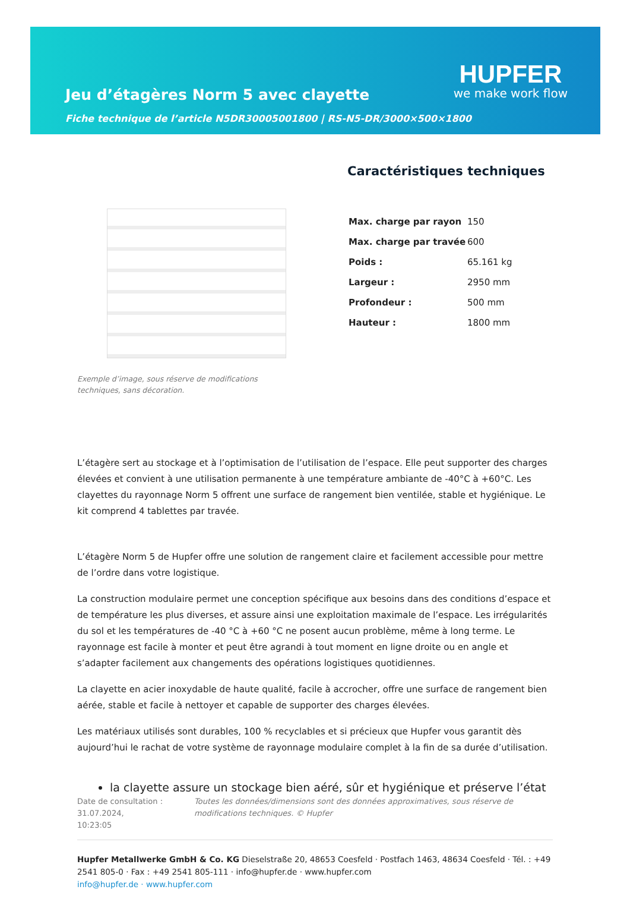Jeu d’étagères Norm 5 avec clayette
Fiche technique de l’article N5DR30005001800 | RS-N5-DR/3000×500×1800
HUPFER
we make work flow
Exemple d’image, sous réserve de modifications techniques, sans décoration.
Caractéristiques techniques
| Max. charge par rayon | 150 |
| Max. charge par travée | 600 |
| Poids : | 65.161 kg |
| Largeur : | 2950 mm |
| Profondeur : | 500 mm |
| Hauteur : | 1800 mm |
L’étagère sert au stockage et à l’optimisation de l’utilisation de l’espace. Elle peut supporter des charges élevées et convient à une utilisation permanente à une température ambiante de -40°C à +60°C. Les clayettes du rayonnage Norm 5 offrent une surface de rangement bien ventilée, stable et hygiénique. Le kit comprend 4 tablettes par travée.
L’étagère Norm 5 de Hupfer offre une solution de rangement claire et facilement accessible pour mettre de l’ordre dans votre logistique.
La construction modulaire permet une conception spécifique aux besoins dans des conditions d’espace et de température les plus diverses, et assure ainsi une exploitation maximale de l’espace. Les irrégularités du sol et les températures de -40 °C à +60 °C ne posent aucun problème, même à long terme. Le rayonnage est facile à monter et peut être agrandi à tout moment en ligne droite ou en angle et s’adapter facilement aux changements des opérations logistiques quotidiennes.
La clayette en acier inoxydable de haute qualité, facile à accrocher, offre une surface de rangement bien aérée, stable et facile à nettoyer et capable de supporter des charges élevées.
Les matériaux utilisés sont durables, 100 % recyclables et si précieux que Hupfer vous garantit dès aujourd’hui le rachat de votre système de rayonnage modulaire complet à la fin de sa durée d’utilisation.
la clayette assure un stockage bien aéré, sûr et hygiénique et préserve l’état
Date de consultation : 31.07.2024,
10:23:05
Toutes les données/dimensions sont des données approximatives, sous réserve de modifications techniques. © Hupfer
Hupfer Metallwerke GmbH & Co. KG Dieselstraße 20, 48653 Coesfeld · Postfach 1463, 48634 Coesfeld · Tél. : +49 2541 805-0 · Fax : +49 2541 805-111 · info@hupfer.de · www.hupfer.com
info@hupfer.de · www.hupfer.com